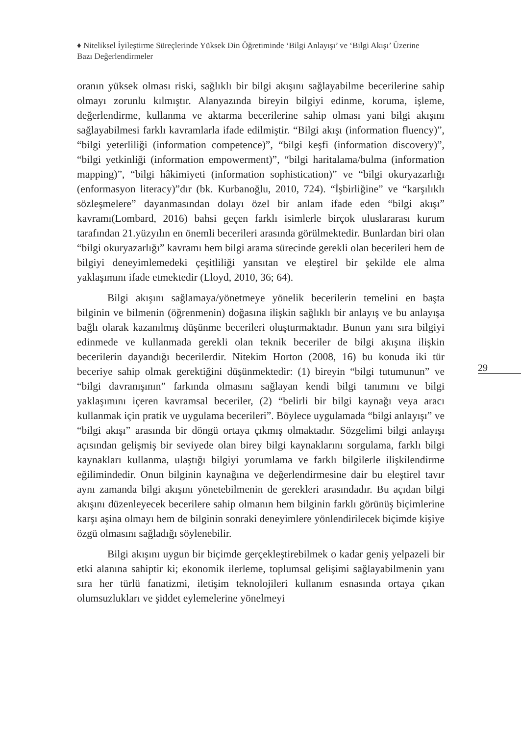♦ Niteliksel İyileştirme Süreçlerinde Yüksek Din Öğretiminde ‘Bilgi Anlayışı’ ve ‘Bilgi Akışı’ Üzerine Bazı Değerlendirmeler
oranın yüksek olması riski, sağlıklı bir bilgi akışını sağlayabilme becerilerine sahip olmayı zorunlu kılmıştır. Alanyazında bireyin bilgiyi edinme, koruma, işleme, değerlendirme, kullanma ve aktarma becerilerine sahip olması yani bilgi akışını sağlayabilmesi farklı kavramlarla ifade edilmiştir. “Bilgi akışı (information fluency)”, “bilgi yeterliliği (information competence)”, “bilgi keşfi (information discovery)”, “bilgi yetkinliği (information empowerment)”, “bilgi haritalama/bulma (information mapping)”, “bilgi hâkimiyeti (information sophistication)” ve “bilgi okuryazarlığı (enformasyon literacy)”dır (bk. Kurbanoğlu, 2010, 724). “İşbirliğine” ve “karşılıklı sözleşmelere” dayanmasından dolayı özel bir anlam ifade eden “bilgi akışı” kavramı(Lombard, 2016) bahsi geçen farklı isimlerle birçok uluslararası kurum tarafından 21.yüzyılın en önemli becerileri arasında görülmektedir. Bunlardan biri olan “bilgi okuryazarlığı” kavramı hem bilgi arama sürecinde gerekli olan becerileri hem de bilgiyi deneyimlemedeki çeşitliliği yansıtan ve eleştirel bir şekilde ele alma yaklaşımını ifade etmektedir (Lloyd, 2010, 36; 64).
Bilgi akışını sağlamaya/yönetmeye yönelik becerilerin temelini en başta bilginin ve bilmenin (öğrenmenin) doğasına ilişkin sağlıklı bir anlayış ve bu anlayışa bağlı olarak kazanılmış düşünme becerileri oluşturmaktadır. Bunun yanı sıra bilgiyi edinmede ve kullanmada gerekli olan teknik beceriler de bilgi akışına ilişkin becerilerin dayandığı becerilerdir. Nitekim Horton (2008, 16) bu konuda iki tür beceriye sahip olmak gerektiğini düşünmektedir: (1) bireyin “bilgi tutumunun” ve “bilgi davranışının” farkında olmasını sağlayan kendi bilgi tanımını ve bilgi yaklaşımını içeren kavramsal beceriler, (2) “belirli bir bilgi kaynağı veya aracı kullanmak için pratik ve uygulama becerileri”. Böylece uygulamada “bilgi anlayışı” ve “bilgi akışı” arasında bir döngü ortaya çıkmış olmaktadır. Sözgelimi bilgi anlayışı açısından gelişmiş bir seviyede olan birey bilgi kaynaklarını sorgulama, farklı bilgi kaynakları kullanma, ulaştığı bilgiyi yorumlama ve farklı bilgilerle ilişkilendirme eğilimindedir. Onun bilginin kaynağına ve değerlendirmesine dair bu eleştirel tavır aynı zamanda bilgi akışını yönetebilmenin de gerekleri arasındadır. Bu açıdan bilgi akışını düzenleyecek becerilere sahip olmanın hem bilginin farklı görünüş biçimlerine karşı aşina olmayı hem de bilginin sonraki deneyimlere yönlendirilecek biçimde kişiye özgü olmasını sağladığı söylenebilir.
Bilgi akışını uygun bir biçimde gerçekleştirebilmek o kadar geniş yelpazeli bir etki alanına sahiptir ki; ekonomik ilerleme, toplumsal gelişimi sağlayabilmenin yanı sıra her türlü fanatizmi, iletişim teknolojileri kullanım esnasında ortaya çıkan olumsuzlukları ve şiddet eylemelerine yönelmeyi
29